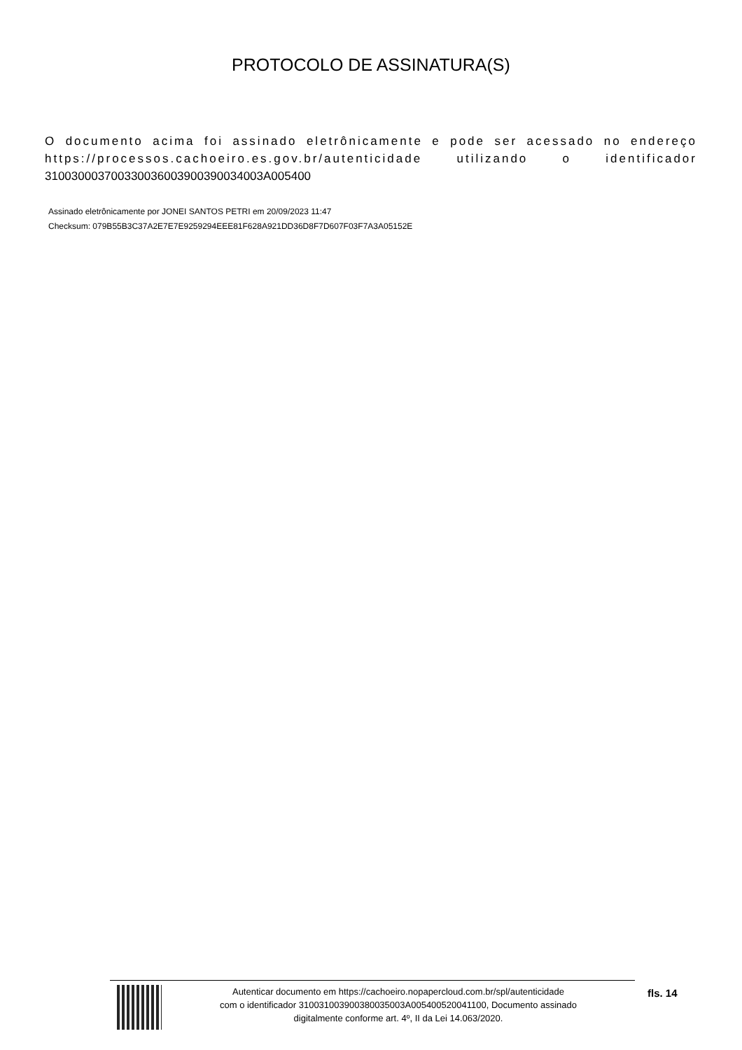PROTOCOLO DE ASSINATURA(S)
O documento acima foi assinado eletrônicamente e pode ser acessado no endereço https://processos.cachoeiro.es.gov.br/autenticidade utilizando o identificador 310030003700330036003900390034003A005400
Assinado eletrônicamente por JONEI SANTOS PETRI em 20/09/2023 11:47
Checksum: 079B55B3C37A2E7E7E9259294EEE81F628A921DD36D8F7D607F03F7A3A05152E
Autenticar documento em https://cachoeiro.nopapercloud.com.br/spl/autenticidade
com o identificador 310031003900380035003A005400520041100, Documento assinado
digitalmente conforme art. 4º, II da Lei 14.063/2020.
fls. 14